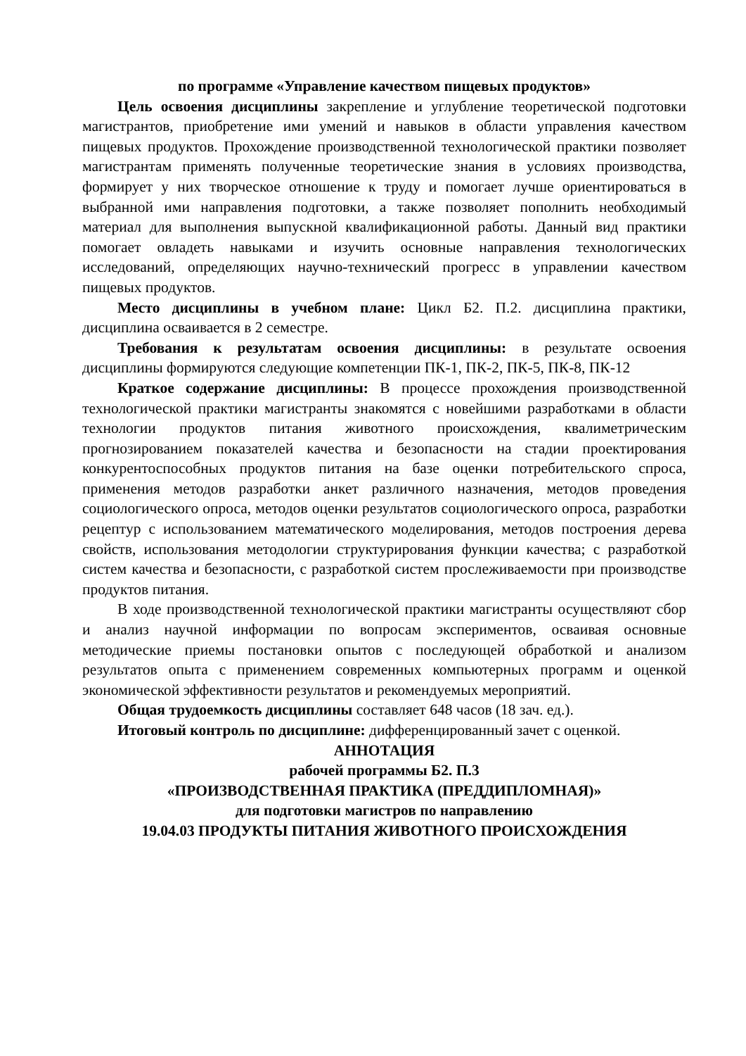по программе «Управление качеством пищевых продуктов»
Цель освоения дисциплины закрепление и углубление теоретической подготовки магистрантов, приобретение ими умений и навыков в области управления качеством пищевых продуктов. Прохождение производственной технологической практики позволяет магистрантам применять полученные теоретические знания в условиях производства, формирует у них творческое отношение к труду и помогает лучше ориентироваться в выбранной ими направления подготовки, а также позволяет пополнить необходимый материал для выполнения выпускной квалификационной работы. Данный вид практики помогает овладеть навыками и изучить основные направления технологических исследований, определяющих научно-технический прогресс в управлении качеством пищевых продуктов.
Место дисциплины в учебном плане: Цикл Б2. П.2. дисциплина практики, дисциплина осваивается в 2 семестре.
Требования к результатам освоения дисциплины: в результате освоения дисциплины формируются следующие компетенции ПК-1, ПК-2, ПК-5, ПК-8, ПК-12
Краткое содержание дисциплины: В процессе прохождения производственной технологической практики магистранты знакомятся с новейшими разработками в области технологии продуктов питания животного происхождения, квалиметрическим прогнозированием показателей качества и безопасности на стадии проектирования конкурентоспособных продуктов питания на базе оценки потребительского спроса, применения методов разработки анкет различного назначения, методов проведения социологического опроса, методов оценки результатов социологического опроса, разработки рецептур с использованием математического моделирования, методов построения дерева свойств, использования методологии структурирования функции качества; с разработкой систем качества и безопасности, с разработкой систем прослеживаемости при производстве продуктов питания.
В ходе производственной технологической практики магистранты осуществляют сбор и анализ научной информации по вопросам экспериментов, осваивая основные методические приемы постановки опытов с последующей обработкой и анализом результатов опыта с применением современных компьютерных программ и оценкой экономической эффективности результатов и рекомендуемых мероприятий.
Общая трудоемкость дисциплины составляет 648 часов (18 зач. ед.).
Итоговый контроль по дисциплине: дифференцированный зачет с оценкой.
АННОТАЦИЯ
рабочей программы Б2. П.3
«ПРОИЗВОДСТВЕННАЯ ПРАКТИКА (ПРЕДДИПЛОМНАЯ)»
для подготовки магистров по направлению
19.04.03 ПРОДУКТЫ ПИТАНИЯ ЖИВОТНОГО ПРОИСХОЖДЕНИЯ